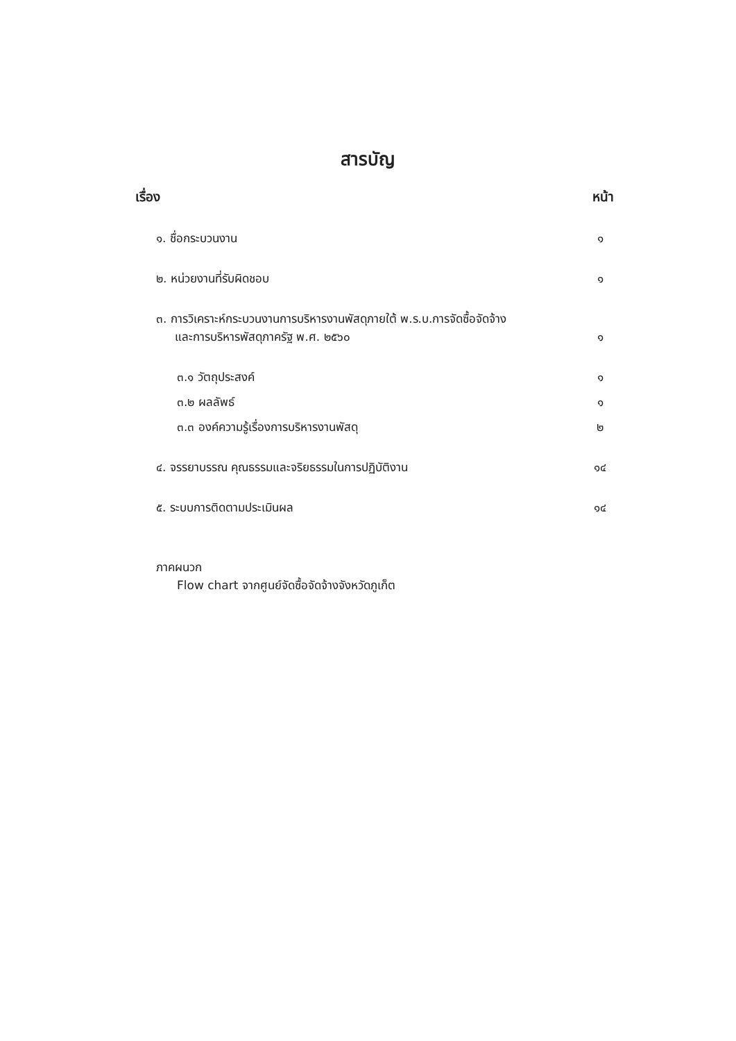สารบัญ
เรื่อง หน้า
๑. ชื่อกระบวนงาน ๑
๒. หน่วยงานที่รับผิดชอบ ๑
๓. การวิเคราะห์กระบวนงานการบริหารงานพัสดุภายใต้ พ.ร.บ.การจัดซื้อจัดจ้าง
และการบริหารพัสดุภาครัฐ พ.ศ. ๒๕๖๐ ๑
๓.๑ วัตถุประสงค์ ๑
๓.๒ ผลลัพธ์ ๑
๓.๓ องค์ความรู้เรื่องการบริหารงานพัสดุ ๒
๔. จรรยาบรรณ คุณธรรมและจริยธรรมในการปฏิบัติงาน ๑๔
๕. ระบบการติดตามประเมินผล ๑๔
ภาคผนวก
Flow chart จากศูนย์จัดซื้อจัดจ้างจังหวัดภูเก็ต